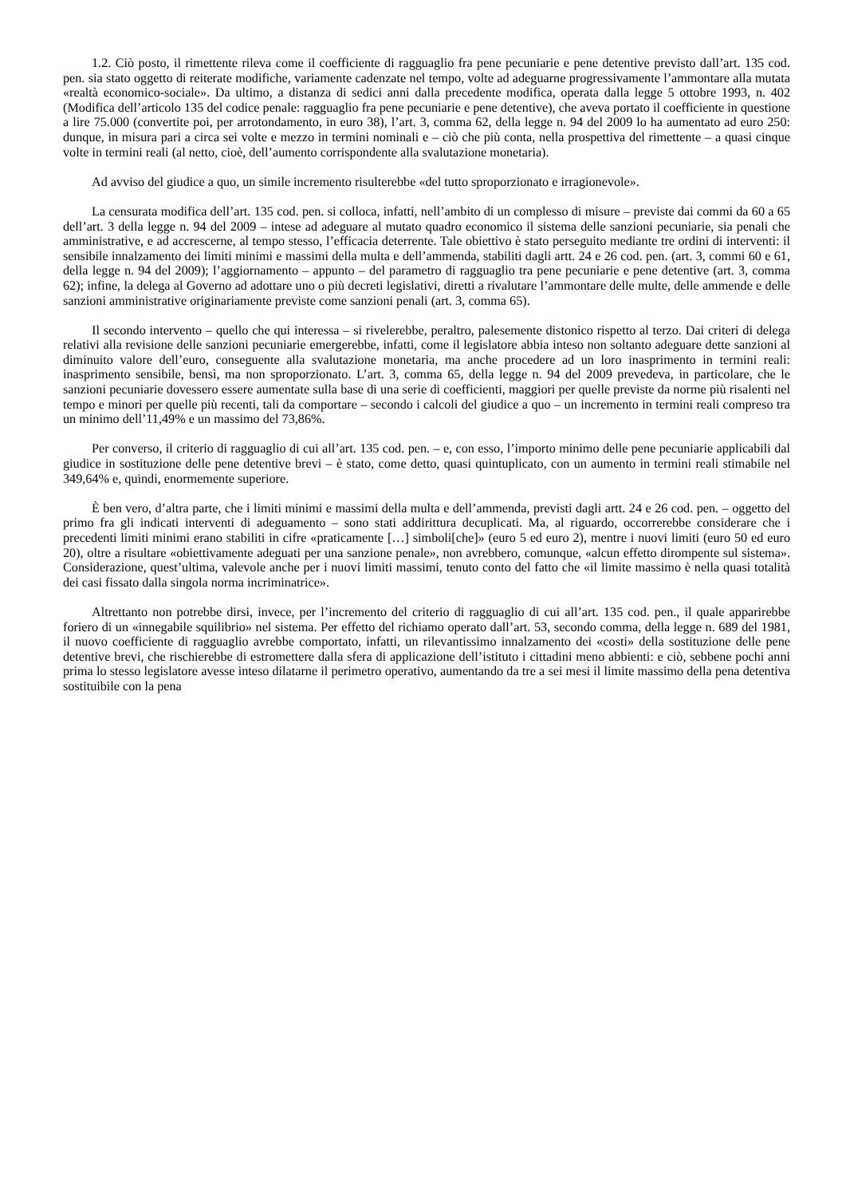1.2. Ciò posto, il rimettente rileva come il coefficiente di ragguaglio fra pene pecuniarie e pene detentive previsto dall’art. 135 cod. pen. sia stato oggetto di reiterate modifiche, variamente cadenzate nel tempo, volte ad adeguarne progressivamente l’ammontare alla mutata «realtà economico-sociale». Da ultimo, a distanza di sedici anni dalla precedente modifica, operata dalla legge 5 ottobre 1993, n. 402 (Modifica dell’articolo 135 del codice penale: ragguaglio fra pene pecuniarie e pene detentive), che aveva portato il coefficiente in questione a lire 75.000 (convertite poi, per arrotondamento, in euro 38), l’art. 3, comma 62, della legge n. 94 del 2009 lo ha aumentato ad euro 250: dunque, in misura pari a circa sei volte e mezzo in termini nominali e – ciò che più conta, nella prospettiva del rimettente – a quasi cinque volte in termini reali (al netto, cioè, dell’aumento corrispondente alla svalutazione monetaria).
Ad avviso del giudice a quo, un simile incremento risulterebbe «del tutto sproporzionato e irragionevole».
La censurata modifica dell’art. 135 cod. pen. si colloca, infatti, nell’ambito di un complesso di misure – previste dai commi da 60 a 65 dell’art. 3 della legge n. 94 del 2009 – intese ad adeguare al mutato quadro economico il sistema delle sanzioni pecuniarie, sia penali che amministrative, e ad accrescerne, al tempo stesso, l’efficacia deterrente. Tale obiettivo è stato perseguito mediante tre ordini di interventi: il sensibile innalzamento dei limiti minimi e massimi della multa e dell’ammenda, stabiliti dagli artt. 24 e 26 cod. pen. (art. 3, commi 60 e 61, della legge n. 94 del 2009); l’aggiornamento – appunto – del parametro di ragguaglio tra pene pecuniarie e pene detentive (art. 3, comma 62); infine, la delega al Governo ad adottare uno o più decreti legislativi, diretti a rivalutare l’ammontare delle multe, delle ammende e delle sanzioni amministrative originariamente previste come sanzioni penali (art. 3, comma 65).
Il secondo intervento – quello che qui interessa – si rivelerebbe, peraltro, palesemente distonico rispetto al terzo. Dai criteri di delega relativi alla revisione delle sanzioni pecuniarie emergerebbe, infatti, come il legislatore abbia inteso non soltanto adeguare dette sanzioni al diminuito valore dell’euro, conseguente alla svalutazione monetaria, ma anche procedere ad un loro inasprimento in termini reali: inasprimento sensibile, bensì, ma non sproporzionato. L’art. 3, comma 65, della legge n. 94 del 2009 prevedeva, in particolare, che le sanzioni pecuniarie dovessero essere aumentate sulla base di una serie di coefficienti, maggiori per quelle previste da norme più risalenti nel tempo e minori per quelle più recenti, tali da comportare – secondo i calcoli del giudice a quo – un incremento in termini reali compreso tra un minimo dell’11,49% e un massimo del 73,86%.
Per converso, il criterio di ragguaglio di cui all’art. 135 cod. pen. – e, con esso, l’importo minimo delle pene pecuniarie applicabili dal giudice in sostituzione delle pene detentive brevi – è stato, come detto, quasi quintuplicato, con un aumento in termini reali stimabile nel 349,64% e, quindi, enormemente superiore.
È ben vero, d’altra parte, che i limiti minimi e massimi della multa e dell’ammenda, previsti dagli artt. 24 e 26 cod. pen. – oggetto del primo fra gli indicati interventi di adeguamento – sono stati addirittura decuplicati. Ma, al riguardo, occorrerebbe considerare che i precedenti limiti minimi erano stabiliti in cifre «praticamente […] simboli[che]» (euro 5 ed euro 2), mentre i nuovi limiti (euro 50 ed euro 20), oltre a risultare «obiettivamente adeguati per una sanzione penale», non avrebbero, comunque, «alcun effetto dirompente sul sistema». Considerazione, quest’ultima, valevole anche per i nuovi limiti massimi, tenuto conto del fatto che «il limite massimo è nella quasi totalità dei casi fissato dalla singola norma incriminatrice».
Altrettanto non potrebbe dirsi, invece, per l’incremento del criterio di ragguaglio di cui all’art. 135 cod. pen., il quale apparirebbe foriero di un «innegabile squilibrio» nel sistema. Per effetto del richiamo operato dall’art. 53, secondo comma, della legge n. 689 del 1981, il nuovo coefficiente di ragguaglio avrebbe comportato, infatti, un rilevantissimo innalzamento dei «costi» della sostituzione delle pene detentive brevi, che rischierebbe di estromettere dalla sfera di applicazione dell’istituto i cittadini meno abbienti: e ciò, sebbene pochi anni prima lo stesso legislatore avesse inteso dilatarne il perimetro operativo, aumentando da tre a sei mesi il limite massimo della pena detentiva sostituibile con la pena